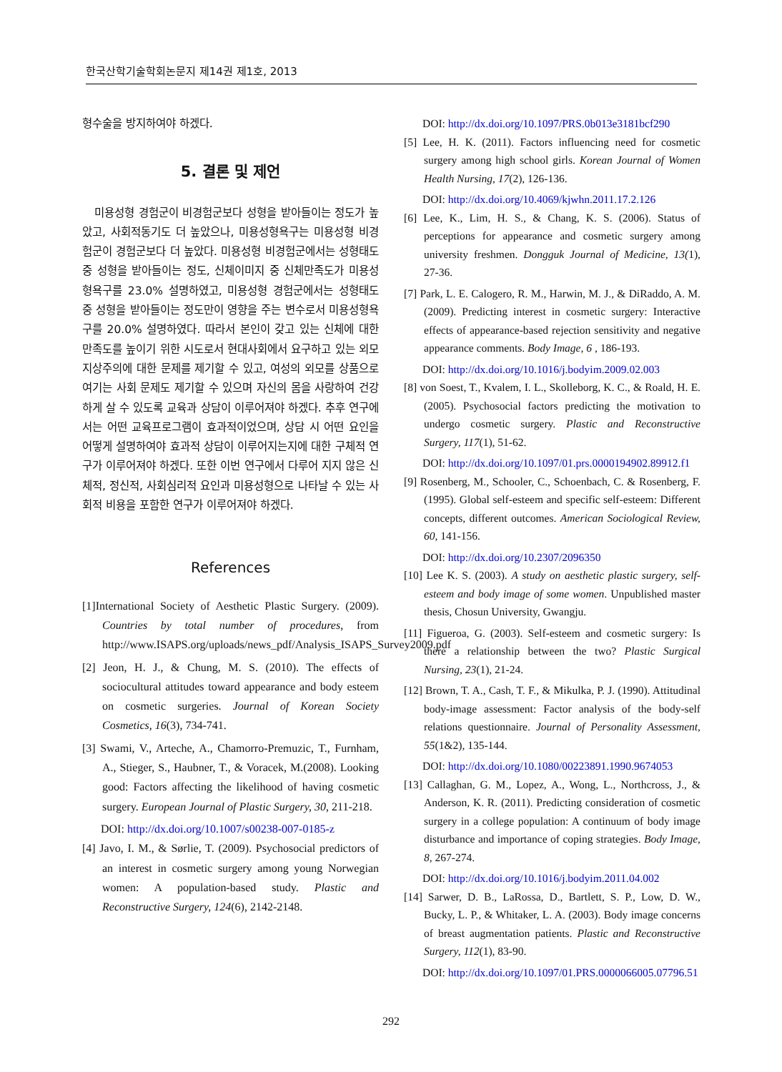한국산학기술학회논문지 제14권 제1호, 2013
형수술을 방지하여야 하겠다.
5. 결론 및 제언
미용성형 경험군이 비경험군보다 성형을 받아들이는 정도가 높았고, 사회적동기도 더 높았으나, 미용성형욕구는 미용성형 비경험군이 경험군보다 더 높았다. 미용성형 비경험군에서는 성형태도 중 성형을 받아들이는 정도, 신체이미지 중 신체만족도가 미용성형욕구를 23.0% 설명하였고, 미용성형 경험군에서는 성형태도 중 성형을 받아들이는 정도만이 영향을 주는 변수로서 미용성형욕구를 20.0% 설명하였다. 따라서 본인이 갖고 있는 신체에 대한 만족도를 높이기 위한 시도로서 현대사회에서 요구하고 있는 외모지상주의에 대한 문제를 제기할 수 있고, 여성의 외모를 상품으로 여기는 사회 문제도 제기할 수 있으며 자신의 몸을 사랑하여 건강하게 살 수 있도록 교육과 상담이 이루어져야 하겠다. 추후 연구에서는 어떤 교육프로그램이 효과적이었으며, 상담 시 어떤 요인을 어떻게 설명하여야 효과적 상담이 이루어지는지에 대한 구체적 연구가 이루어져야 하겠다. 또한 이번 연구에서 다루어 지지 않은 신체적, 정신적, 사회심리적 요인과 미용성형으로 나타날 수 있는 사회적 비용을 포함한 연구가 이루어져야 하겠다.
References
[1]International Society of Aesthetic Plastic Surgery. (2009). Countries by total number of procedures, from http://www.ISAPS.org/uploads/news_pdf/Analysis_ISAPS_Survey2009.pdf
[2] Jeon, H. J., & Chung, M. S. (2010). The effects of sociocultural attitudes toward appearance and body esteem on cosmetic surgeries. Journal of Korean Society Cosmetics, 16(3), 734-741.
[3] Swami, V., Arteche, A., Chamorro-Premuzic, T., Furnham, A., Stieger, S., Haubner, T., & Voracek, M.(2008). Looking good: Factors affecting the likelihood of having cosmetic surgery. European Journal of Plastic Surgery, 30, 211-218.
DOI: http://dx.doi.org/10.1007/s00238-007-0185-z
[4] Javo, I. M., & Sørlie, T. (2009). Psychosocial predictors of an interest in cosmetic surgery among young Norwegian women: A population-based study. Plastic and Reconstructive Surgery, 124(6), 2142-2148.
DOI: http://dx.doi.org/10.1097/PRS.0b013e3181bcf290
[5] Lee, H. K. (2011). Factors influencing need for cosmetic surgery among high school girls. Korean Journal of Women Health Nursing, 17(2), 126-136.
DOI: http://dx.doi.org/10.4069/kjwhn.2011.17.2.126
[6] Lee, K., Lim, H. S., & Chang, K. S. (2006). Status of perceptions for appearance and cosmetic surgery among university freshmen. Dongguk Journal of Medicine, 13(1), 27-36.
[7] Park, L. E. Calogero, R. M., Harwin, M. J., & DiRaddo, A. M. (2009). Predicting interest in cosmetic surgery: Interactive effects of appearance-based rejection sensitivity and negative appearance comments. Body Image, 6 , 186-193.
DOI: http://dx.doi.org/10.1016/j.bodyim.2009.02.003
[8] von Soest, T., Kvalem, I. L., Skolleborg, K. C., & Roald, H. E. (2005). Psychosocial factors predicting the motivation to undergo cosmetic surgery. Plastic and Reconstructive Surgery, 117(1), 51-62.
DOI: http://dx.doi.org/10.1097/01.prs.0000194902.89912.f1
[9] Rosenberg, M., Schooler, C., Schoenbach, C. & Rosenberg, F. (1995). Global self-esteem and specific self-esteem: Different concepts, different outcomes. American Sociological Review, 60, 141-156.
DOI: http://dx.doi.org/10.2307/2096350
[10] Lee K. S. (2003). A study on aesthetic plastic surgery, self-esteem and body image of some women. Unpublished master thesis, Chosun University, Gwangju.
[11] Figueroa, G. (2003). Self-esteem and cosmetic surgery: Is there a relationship between the two? Plastic Surgical Nursing, 23(1), 21-24.
[12] Brown, T. A., Cash, T. F., & Mikulka, P. J. (1990). Attitudinal body-image assessment: Factor analysis of the body-self relations questionnaire. Journal of Personality Assessment, 55(1&2), 135-144.
DOI: http://dx.doi.org/10.1080/00223891.1990.9674053
[13] Callaghan, G. M., Lopez, A., Wong, L., Northcross, J., & Anderson, K. R. (2011). Predicting consideration of cosmetic surgery in a college population: A continuum of body image disturbance and importance of coping strategies. Body Image, 8, 267-274.
DOI: http://dx.doi.org/10.1016/j.bodyim.2011.04.002
[14] Sarwer, D. B., LaRossa, D., Bartlett, S. P., Low, D. W., Bucky, L. P., & Whitaker, L. A. (2003). Body image concerns of breast augmentation patients. Plastic and Reconstructive Surgery, 112(1), 83-90.
DOI: http://dx.doi.org/10.1097/01.PRS.0000066005.07796.51
292